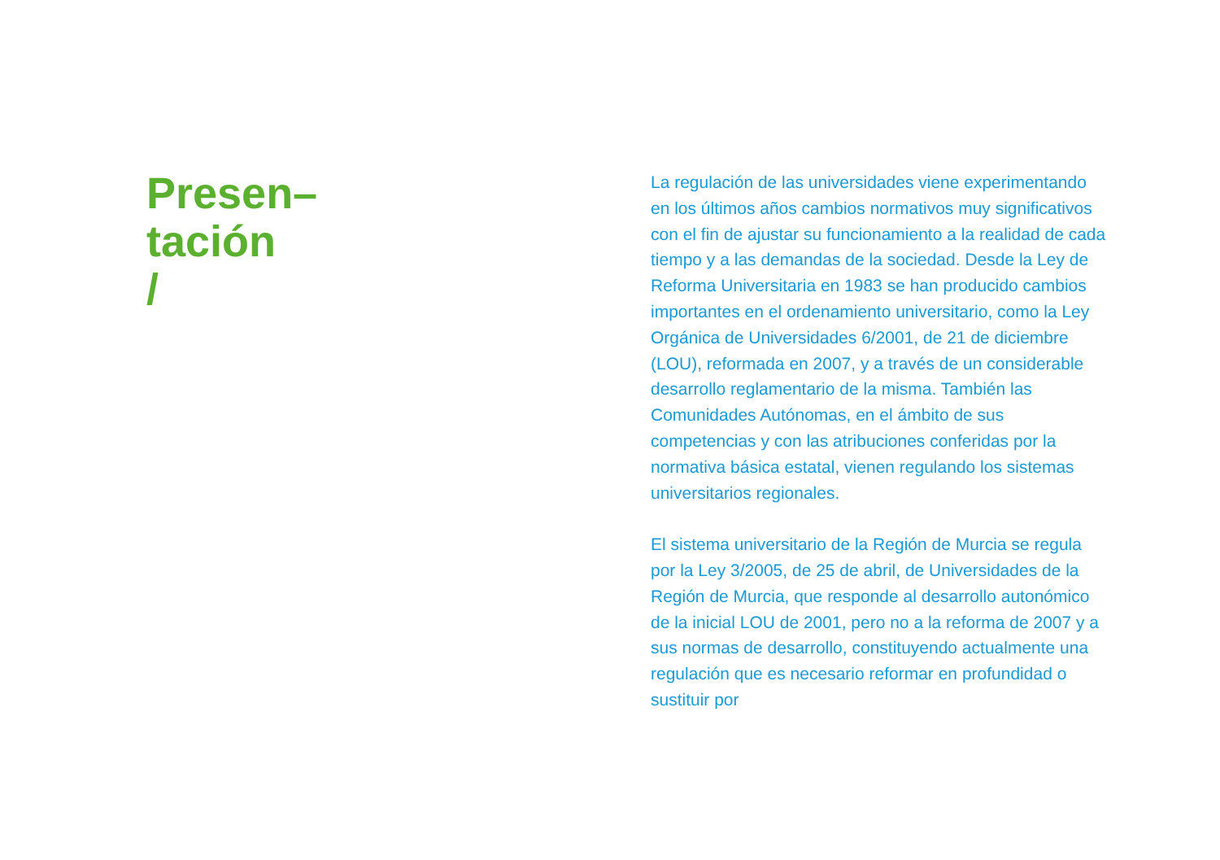Presen–
tación
/
La regulación de las universidades viene experimentando en los últimos años cambios normativos muy significativos con el fin de ajustar su funcionamiento a la realidad de cada tiempo y a las demandas de la sociedad. Desde la Ley de Reforma Universitaria en 1983 se han producido cambios importantes en el ordenamiento universitario, como la Ley Orgánica de Universidades 6/2001, de 21 de diciembre (LOU), reformada en 2007, y a través de un considerable desarrollo reglamentario de la misma. También las Comunidades Autónomas, en el ámbito de sus competencias y con las atribuciones conferidas por la normativa básica estatal, vienen regulando los sistemas universitarios regionales.
El sistema universitario de la Región de Murcia se regula por la Ley 3/2005, de 25 de abril, de Universidades de la Región de Murcia, que responde al desarrollo autonómico de la inicial LOU de 2001, pero no a la reforma de 2007 y a sus normas de desarrollo, constituyendo actualmente una regulación que es necesario reformar en profundidad o sustituir por